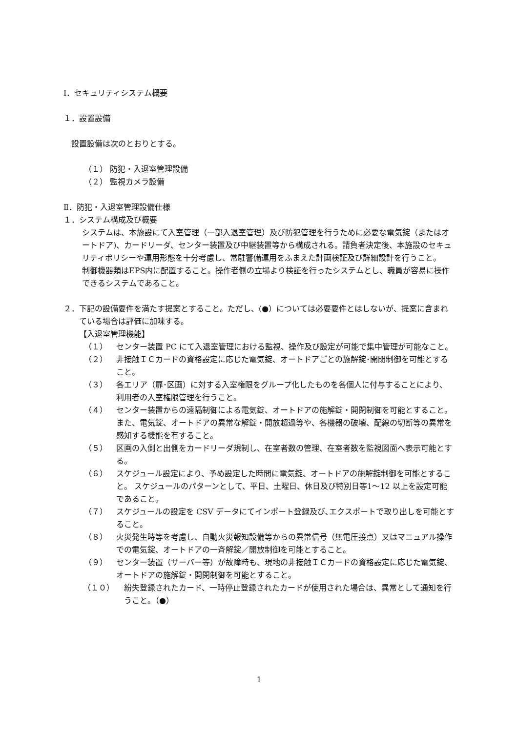Ⅰ．セキュリティシステム概要
１．設置設備
設置設備は次のとおりとする。
（１） 防犯・入退室管理設備
（２） 監視カメラ設備
Ⅱ．防犯・入退室管理設備仕様
１．システム構成及び概要
システムは、本施設にて入室管理（一部入退室管理）及び防犯管理を行うために必要な電気錠（またはオートドア)、カードリーダ、センター装置及び中継装置等から構成される。請負者決定後、本施設のセキュリティポリシーや運用形態を十分考慮し、常駐警備運用をふまえた計画検証及び詳細設計を行うこと。
制御機器類はEPS内に配置すること。操作者側の立場より検証を行ったシステムとし、職員が容易に操作できるシステムであること。
２．下記の設備要件を満たす提案とすること。ただし、(●）については必要要件とはしないが、提案に含まれている場合は評価に加味する。
【入退室管理機能】
（１） センター装置 PC にて入退室管理における監視、操作及び設定が可能で集中管理が可能なこと。
（２） 非接触ＩＣカードの資格設定に応じた電気錠、オートドアごとの施解錠･開閉制御を可能とすること。
（３） 各エリア（扉･区画）に対する入室権限をグループ化したものを各個人に付与することにより、利用者の入室権限管理を行うこと。
（４） センター装置からの遠隔制御による電気錠、オートドアの施解錠・開閉制御を可能とすること。また、電気錠、オートドアの異常な解錠・開放超過等や、各機器の破壊、配線の切断等の異常を感知する機能を有すること。
（５） 区画の入側と出側をカードリーダ規制し、在室者数の管理、在室者数を監視図面へ表示可能とする。
（６） スケジュール設定により、予め設定した時間に電気錠、オートドアの施解錠制御を可能とすること。 スケジュールのパターンとして、平日、土曜日、休日及び特別日等1～12 以上を設定可能であること。
（７） スケジュールの設定を CSV データにてインポート登録及び､エクスポートで取り出しを可能とすること。
（８） 火災発生時等を考慮し、自動火災報知設備等からの異常信号（無電圧接点）又はマニュアル操作での電気錠、オートドアの一斉解錠／開放制御を可能とすること。
（９） センター装置（サーバー等）が故障時も、現地の非接触ＩＣカードの資格設定に応じた電気錠、オートドアの施解錠・開閉制御を可能とすること。
（１０） 紛失登録されたカード、一時停止登録されたカードが使用された場合は、異常として通知を行うこと。（●）
1